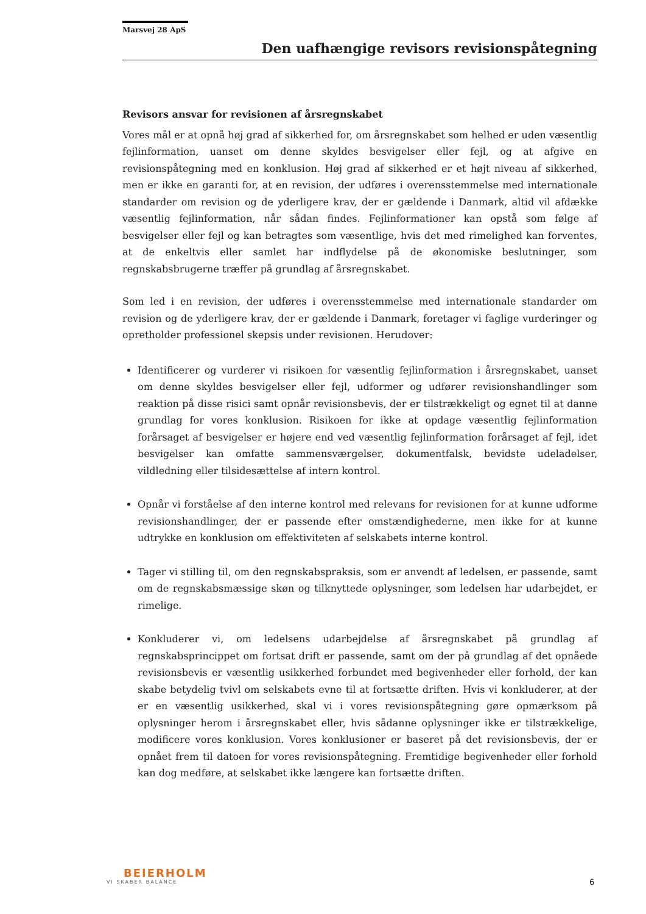Marsvej 28 ApS
Den uafhængige revisors revisionspåtegning
Revisors ansvar for revisionen af årsregnskabet
Vores mål er at opnå høj grad af sikkerhed for, om årsregnskabet som helhed er uden væsentlig fejlinformation, uanset om denne skyldes besvigelser eller fejl, og at afgive en revisionspåtegning med en konklusion. Høj grad af sikkerhed er et højt niveau af sikkerhed, men er ikke en garanti for, at en revision, der udføres i overensstemmelse med internationale standarder om revision og de yderligere krav, der er gældende i Danmark, altid vil afdække væsentlig fejlinformation, når sådan findes. Fejlinformationer kan opstå som følge af besvigelser eller fejl og kan betragtes som væsentlige, hvis det med rimelighed kan forventes, at de enkeltvis eller samlet har indflydelse på de økonomiske beslutninger, som regnskabsbrugerne træffer på grundlag af årsregnskabet.
Som led i en revision, der udføres i overensstemmelse med internationale standarder om revision og de yderligere krav, der er gældende i Danmark, foretager vi faglige vurderinger og opretholder professionel skepsis under revisionen. Herudover:
Identificerer og vurderer vi risikoen for væsentlig fejlinformation i årsregnskabet, uanset om denne skyldes besvigelser eller fejl, udformer og udfører revisionshandlinger som reaktion på disse risici samt opnår revisionsbevis, der er tilstrækkeligt og egnet til at danne grundlag for vores konklusion. Risikoen for ikke at opdage væsentlig fejlinformation forårsaget af besvigelser er højere end ved væsentlig fejlinformation forårsaget af fejl, idet besvigelser kan omfatte sammensværgelser, dokumentfalsk, bevidste udeladelser, vildledning eller tilsidesættelse af intern kontrol.
Opnår vi forståelse af den interne kontrol med relevans for revisionen for at kunne udforme revisionshandlinger, der er passende efter omstændighederne, men ikke for at kunne udtrykke en konklusion om effektiviteten af selskabets interne kontrol.
Tager vi stilling til, om den regnskabspraksis, som er anvendt af ledelsen, er passende, samt om de regnskabsmæssige skøn og tilknyttede oplysninger, som ledelsen har udarbejdet, er rimelige.
Konkluderer vi, om ledelsens udarbejdelse af årsregnskabet på grundlag af regnskabsprincippet om fortsat drift er passende, samt om der på grundlag af det opnåede revisionsbevis er væsentlig usikkerhed forbundet med begivenheder eller forhold, der kan skabe betydelig tvivl om selskabets evne til at fortsætte driften. Hvis vi konkluderer, at der er en væsentlig usikkerhed, skal vi i vores revisionspåtegning gøre opmærksom på oplysninger herom i årsregnskabet eller, hvis sådanne oplysninger ikke er tilstrækkelige, modificere vores konklusion. Vores konklusioner er baseret på det revisionsbevis, der er opnået frem til datoen for vores revisionspåtegning. Fremtidige begivenheder eller forhold kan dog medføre, at selskabet ikke længere kan fortsætte driften.
BEIERHOLM
VI SKABER BALANCE
6